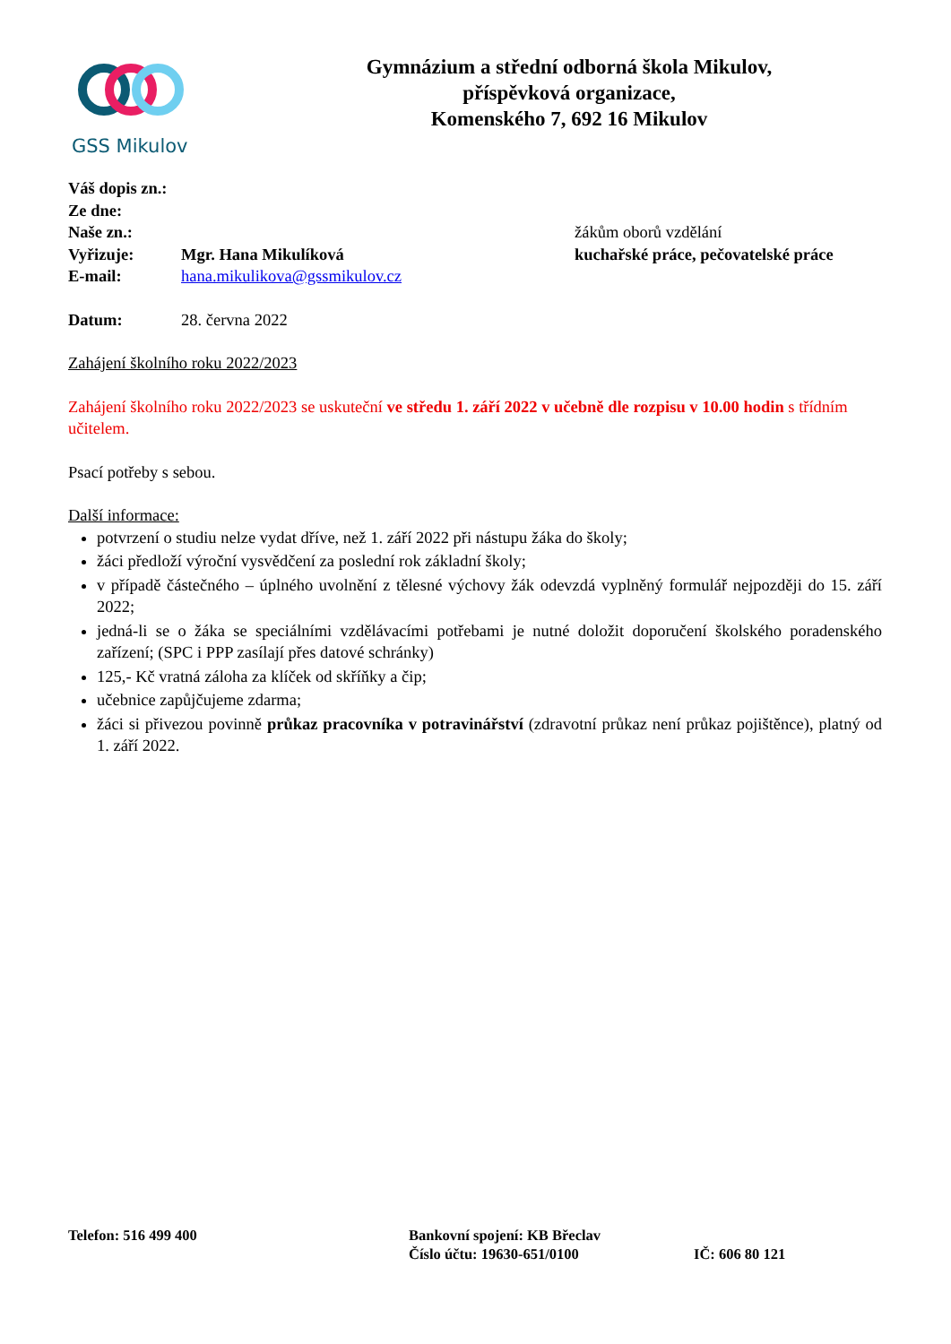GSS Mikulov
Gymnázium a střední odborná škola Mikulov,
příspěvková organizace,
Komenského 7, 692 16 Mikulov
Váš dopis zn.:
Ze dne:
Naše zn.:
Vyřizuje: Mgr. Hana Mikulíková
E-mail: hana.mikulikova@gssmikulov.cz
žákům oborů vzdělání
kuchařské práce, pečovatelské práce
Datum: 28. června 2022
Zahájení školního roku 2022/2023
Zahájení školního roku 2022/2023 se uskuteční ve středu 1. září 2022 v učebně dle rozpisu v 10.00 hodin s třídním učitelem.
Psací potřeby s sebou.
Další informace:
potvrzení o studiu nelze vydat dříve, než 1. září 2022 při nástupu žáka do školy;
žáci předloží výroční vysvědčení za poslední rok základní školy;
v případě částečného – úplného uvolnění z tělesné výchovy žák odevzdá vyplněný formulář nejpozději do 15. září 2022;
jedná-li se o žáka se speciálními vzdělávacími potřebami je nutné doložit doporučení školského poradenského zařízení; (SPC i PPP zasílají přes datové schránky)
125,- Kč vratná záloha za klíček od skříňky a čip;
učebnice zapůjčujeme zdarma;
žáci si přivezou povinně průkaz pracovníka v potravinářství (zdravotní průkaz není průkaz pojištěnce), platný od 1. září 2022.
Telefon: 516 499 400 Bankovní spojení: KB Břeclav
Číslo účtu: 19630-651/0100
IČ: 606 80 121